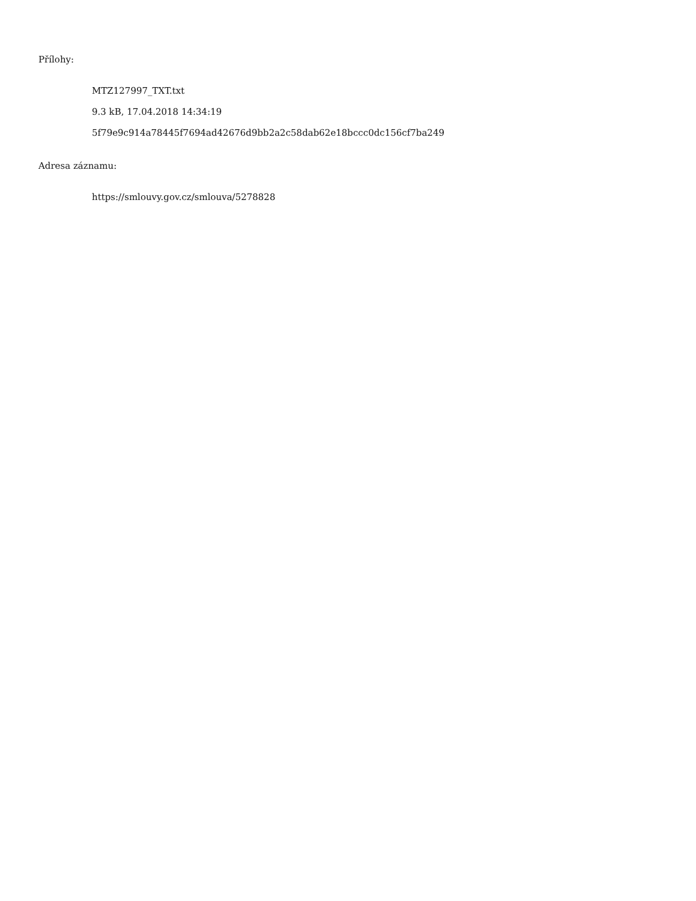Přílohy:
MTZ127997_TXT.txt
9.3 kB, 17.04.2018 14:34:19
5f79e9c914a78445f7694ad42676d9bb2a2c58dab62e18bccc0dc156cf7ba249
Adresa záznamu:
https://smlouvy.gov.cz/smlouva/5278828